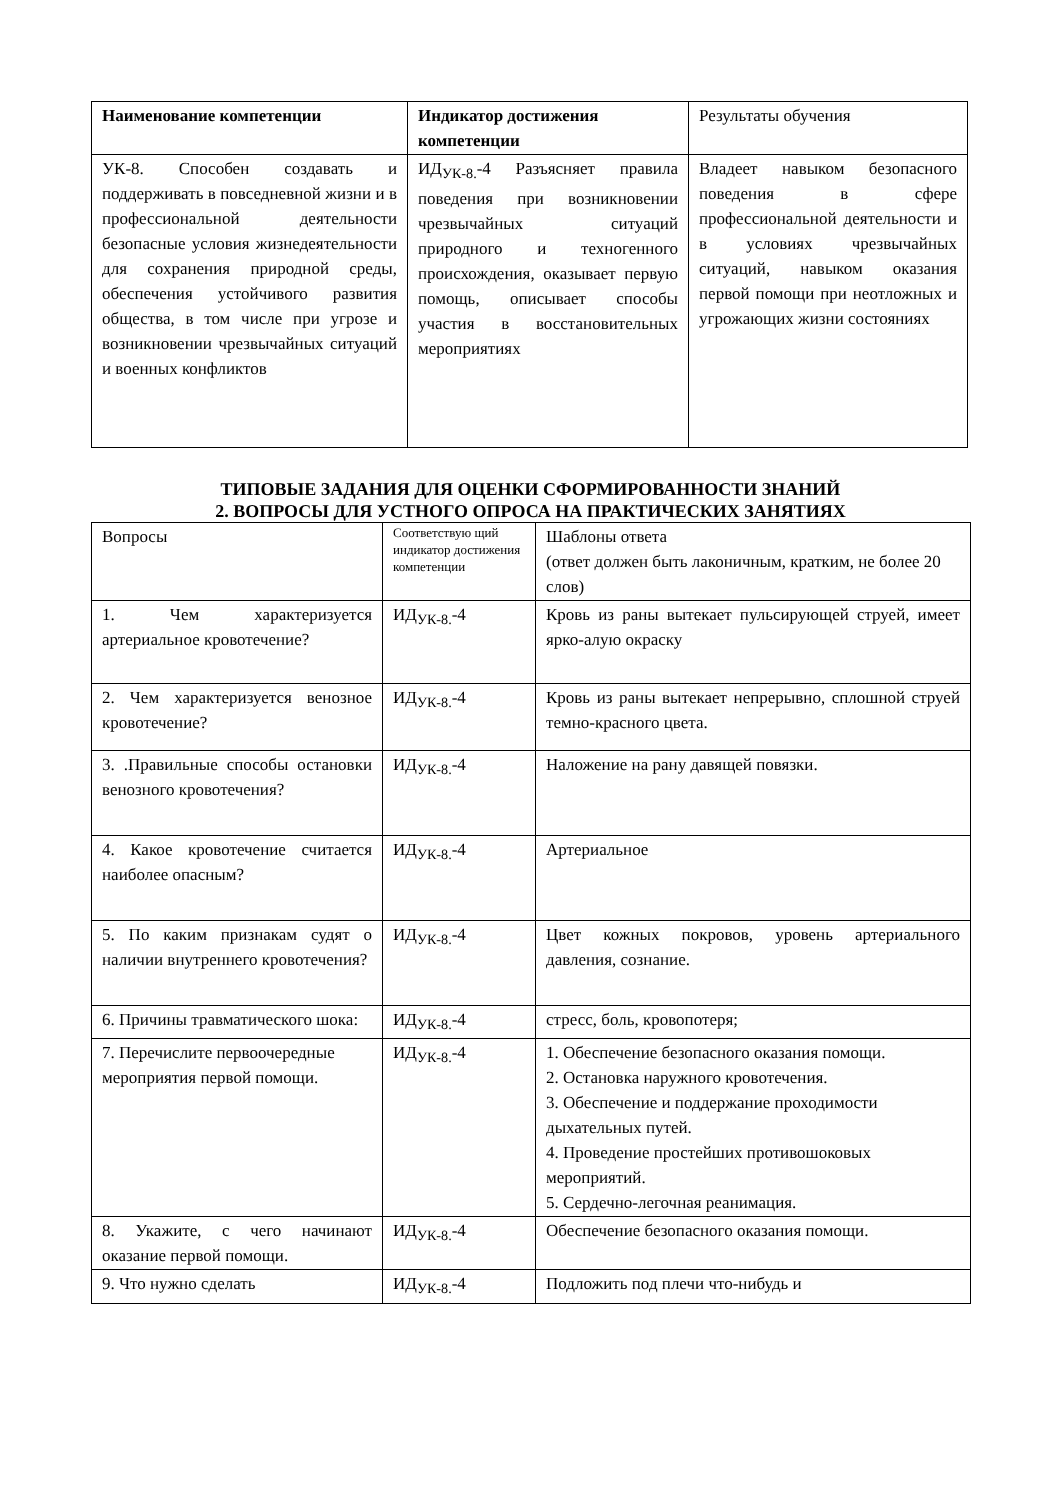| Наименование компетенции | Индикатор достижения компетенции | Результаты обучения |
| --- | --- | --- |
| УК-8. Способен создавать и поддерживать в повседневной жизни и в профессиональной деятельности безопасные условия жизнедеятельности для сохранения природной среды, обеспечения устойчивого развития общества, в том числе при угрозе и возникновении чрезвычайных ситуаций и военных конфликтов | ИД<sub>УК-8.</sub>-4 Разъясняет правила поведения при возникновении чрезвычайных ситуаций природного и техногенного происхождения, оказывает первую помощь, описывает способы участия в восстановительных мероприятиях | Владеет навыком безопасного поведения в сфере профессиональной деятельности и в условиях чрезвычайных ситуаций, навыком оказания первой помощи при неотложных и угрожающих жизни состояниях |
ТИПОВЫЕ ЗАДАНИЯ ДЛЯ ОЦЕНКИ СФОРМИРОВАННОСТИ ЗНАНИЙ
2. ВОПРОСЫ ДЛЯ УСТНОГО ОПРОСА НА ПРАКТИЧЕСКИХ ЗАНЯТИЯХ
| Вопросы | Соответствую щий индикатор достижения компетенции | Шаблоны ответа (ответ должен быть лаконичным, кратким, не более 20 слов) |
| 1. Чем характеризуется артериальное кровотечение? | ИД<sub>УК-8.</sub>-4 | Кровь из раны вытекает пульсирующей струей, имеет ярко-алую окраску |
| 2. Чем характеризуется венозное кровотечение? | ИД<sub>УК-8.</sub>-4 | Кровь из раны вытекает непрерывно, сплошной струей темно-красного цвета. |
| 3. .Правильные способы остановки венозного кровотечения? | ИД<sub>УК-8.</sub>-4 | Наложение на рану давящей повязки. |
| 4. Какое кровотечение считается наиболее опасным? | ИД<sub>УК-8.</sub>-4 | Артериальное |
| 5. По каким признакам судят о наличии внутреннего кровотечения? | ИД<sub>УК-8.</sub>-4 | Цвет кожных покровов, уровень артериального давления, сознание. |
| 6. Причины травматического шока: | ИД<sub>УК-8.</sub>-4 | стресс, боль, кровопотеря; |
| 7. Перечислите первоочередные мероприятия первой помощи. | ИД<sub>УК-8.</sub>-4 | 1. Обеспечение безопасного оказания помощи. 2. Остановка наружного кровотечения. 3. Обеспечение и поддержание проходимости дыхательных путей. 4. Проведение простейших противошоковых мероприятий. 5. Сердечно-легочная реанимация. |
| 8. Укажите, с чего начинают оказание первой помощи. | ИД<sub>УК-8.</sub>-4 | Обеспечение безопасного оказания помощи. |
| 9. Что нужно сделать | ИД<sub>УК-8.</sub>-4 | Подложить под плечи что-нибудь и |